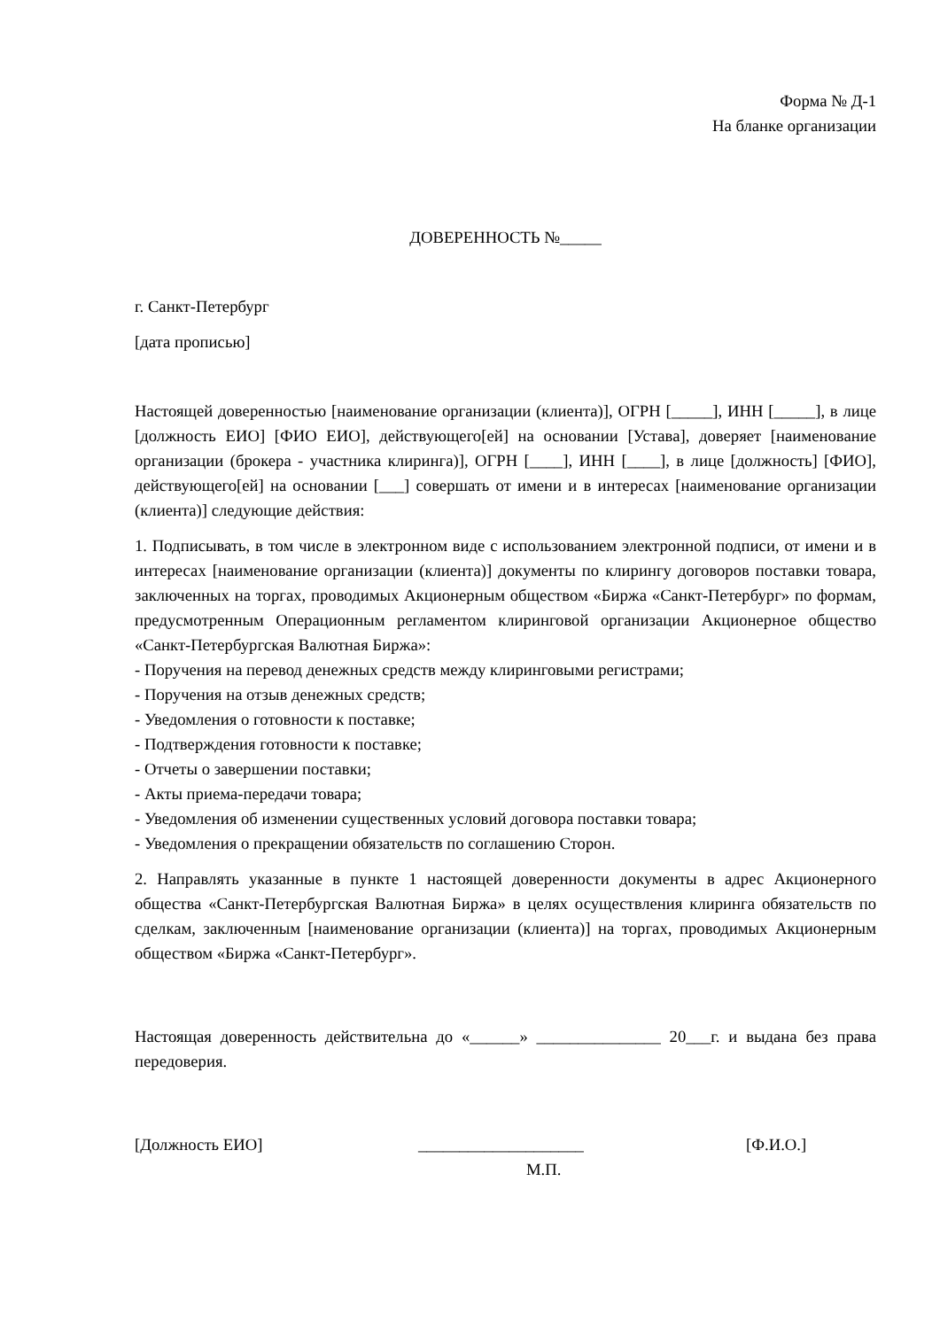Форма № Д-1
На бланке организации
ДОВЕРЕННОСТЬ №_____
г. Санкт-Петербург
[дата прописью]
Настоящей доверенностью [наименование организации (клиента)], ОГРН [_____], ИНН [_____], в лице [должность ЕИО] [ФИО ЕИО], действующего[ей] на основании [Устава], доверяет [наименование организации (брокера - участника клиринга)], ОГРН [____], ИНН [____], в лице [должность] [ФИО], действующего[ей] на основании [___] совершать от имени и в интересах [наименование организации (клиента)] следующие действия:
1. Подписывать, в том числе в электронном виде с использованием электронной подписи, от имени и в интересах [наименование организации (клиента)] документы по клирингу договоров поставки товара, заключенных на торгах, проводимых Акционерным обществом «Биржа «Санкт-Петербург» по формам, предусмотренным Операционным регламентом клиринговой организации Акционерное общество «Санкт-Петербургская Валютная Биржа»:
- Поручения на перевод денежных средств между клиринговыми регистрами;
- Поручения на отзыв денежных средств;
- Уведомления о готовности к поставке;
- Подтверждения готовности к поставке;
- Отчеты о завершении поставки;
- Акты приема-передачи товара;
- Уведомления об изменении существенных условий договора поставки товара;
- Уведомления о прекращении обязательств по соглашению Сторон.
2. Направлять указанные в пункте 1 настоящей доверенности документы в адрес Акционерного общества «Санкт-Петербургская Валютная Биржа» в целях осуществления клиринга обязательств по сделкам, заключенным [наименование организации (клиента)] на торгах, проводимых Акционерным обществом «Биржа «Санкт-Петербург».
Настоящая доверенность действительна до «______» _______________ 20___г. и выдана без права передоверия.
[Должность ЕИО] ____________________ [Ф.И.О.]
М.П.